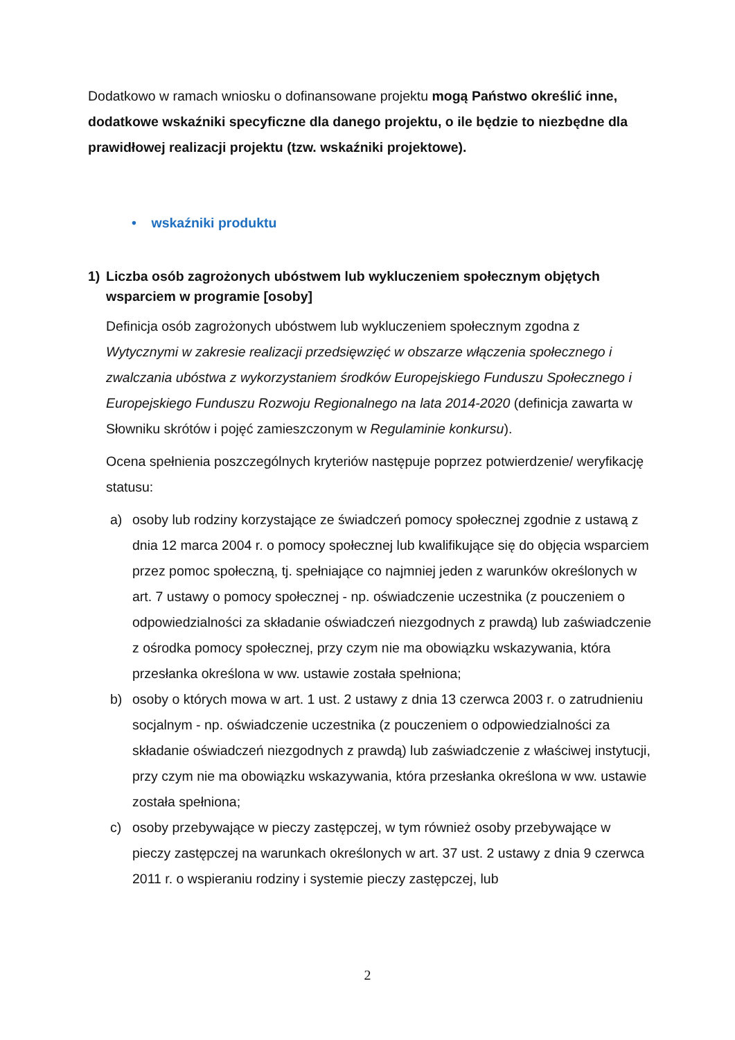Dodatkowo w ramach wniosku o dofinansowane projektu mogą Państwo określić inne, dodatkowe wskaźniki specyficzne dla danego projektu, o ile będzie to niezbędne dla prawidłowej realizacji projektu (tzw. wskaźniki projektowe).
• wskaźniki produktu
1) Liczba osób zagrożonych ubóstwem lub wykluczeniem społecznym objętych wsparciem w programie [osoby]
Definicja osób zagrożonych ubóstwem lub wykluczeniem społecznym zgodna z Wytycznymi w zakresie realizacji przedsięwzięć w obszarze włączenia społecznego i zwalczania ubóstwa z wykorzystaniem środków Europejskiego Funduszu Społecznego i Europejskiego Funduszu Rozwoju Regionalnego na lata 2014-2020 (definicja zawarta w Słowniku skrótów i pojęć zamieszczonym w Regulaminie konkursu).
Ocena spełnienia poszczególnych kryteriów następuje poprzez potwierdzenie/ weryfikację statusu:
a) osoby lub rodziny korzystające ze świadczeń pomocy społecznej zgodnie z ustawą z dnia 12 marca 2004 r. o pomocy społecznej lub kwalifikujące się do objęcia wsparciem przez pomoc społeczną, tj. spełniające co najmniej jeden z warunków określonych w art. 7 ustawy o pomocy społecznej - np. oświadczenie uczestnika (z pouczeniem o odpowiedzialności za składanie oświadczeń niezgodnych z prawdą) lub zaświadczenie z ośrodka pomocy społecznej, przy czym nie ma obowiązku wskazywania, która przesłanka określona w ww. ustawie została spełniona;
b) osoby o których mowa w art. 1 ust. 2 ustawy z dnia 13 czerwca 2003 r. o zatrudnieniu socjalnym - np. oświadczenie uczestnika (z pouczeniem o odpowiedzialności za składanie oświadczeń niezgodnych z prawdą) lub zaświadczenie z właściwej instytucji, przy czym nie ma obowiązku wskazywania, która przesłanka określona w ww. ustawie została spełniona;
c) osoby przebywające w pieczy zastępczej, w tym również osoby przebywające w pieczy zastępczej na warunkach określonych w art. 37 ust. 2 ustawy z dnia 9 czerwca 2011 r. o wspieraniu rodziny i systemie pieczy zastępczej, lub
2